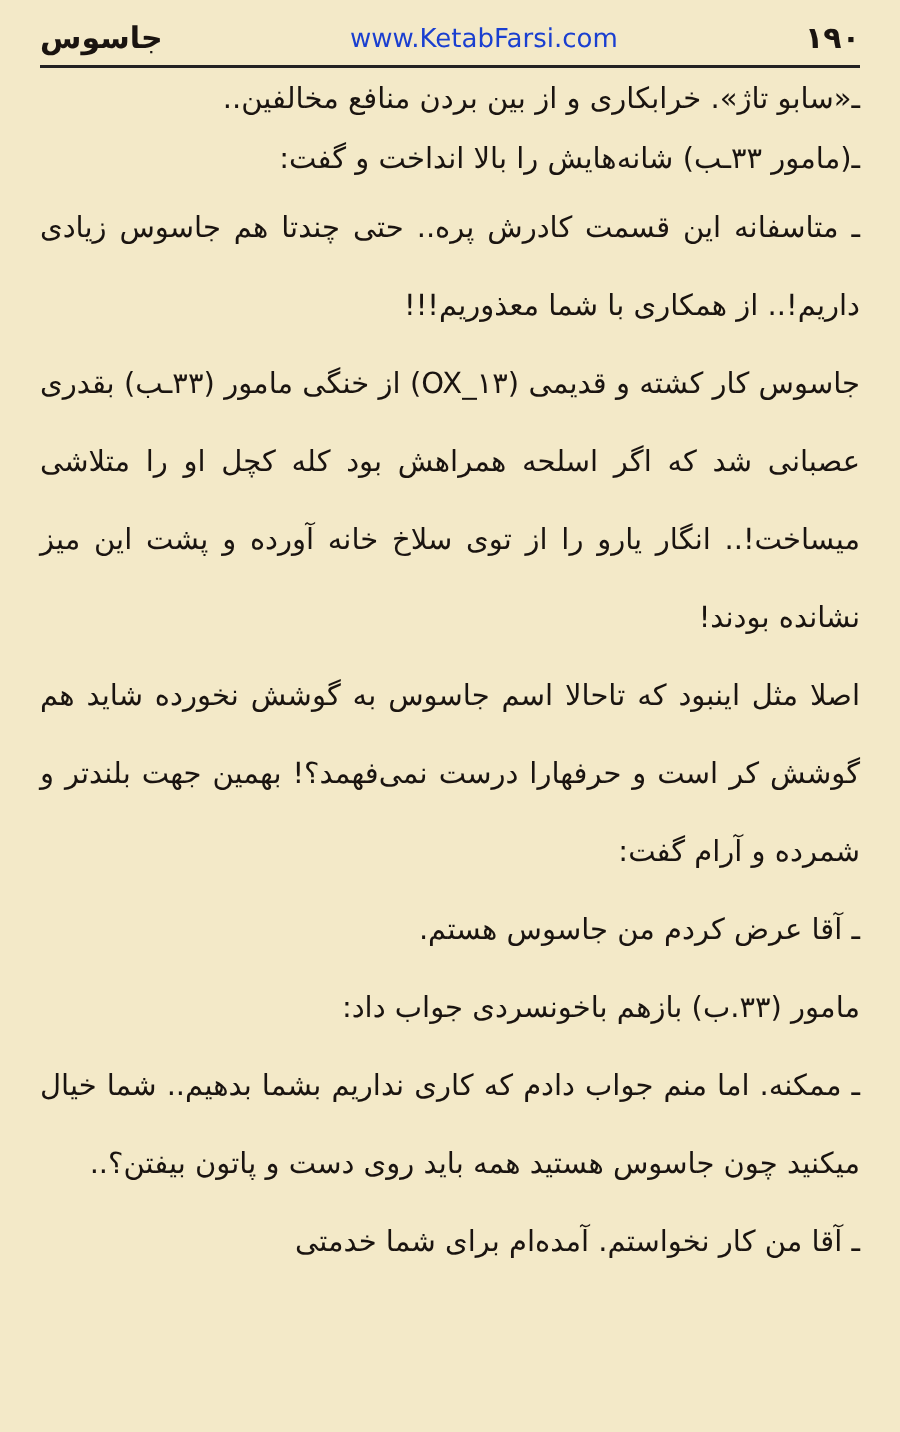۱۹۰ www.KetabFarsi.com جاسوس
ـ«سابو تاژ». خرابکاری و از بین بردن منافع مخالفین..
ـ(مامور ۳۳ـب) شانه‌هایش را بالا انداخت و گفت:
ـ متاسفانه این قسمت کادرش پره.. حتی چندتا هم جاسوس زیادی داریم!.. از همکاری با شما معذوریم!!!
جاسوس کار کشته و قدیمی (OX_۱۳) از خنگی مامور (۳۳ـب) بقدری عصبانی شد که اگر اسلحه همراهش بود کله کچل او را متلاشی میساخت!.. انگار یارو را از توی سلاخ خانه آورده و پشت این میز نشانده بودند!
اصلا مثل اینبود که تاحالا اسم جاسوس به گوشش نخورده شاید هم گوشش کر است و حرفهارا درست نمی‌فهمد؟! بهمین جهت بلندتر و شمرده و آرام گفت:
ـ آقا عرض کردم من جاسوس هستم.
مامور (۳۳.ب) بازهم باخونسردی جواب داد:
ـ ممکنه. اما منم جواب دادم که کاری نداریم بشما بدهیم.. شما خیال میکنید چون جاسوس هستید همه باید روی دست و پاتون بیفتن؟..
ـ آقا من کار نخواستم. آمده‌ام برای شما خدمتی